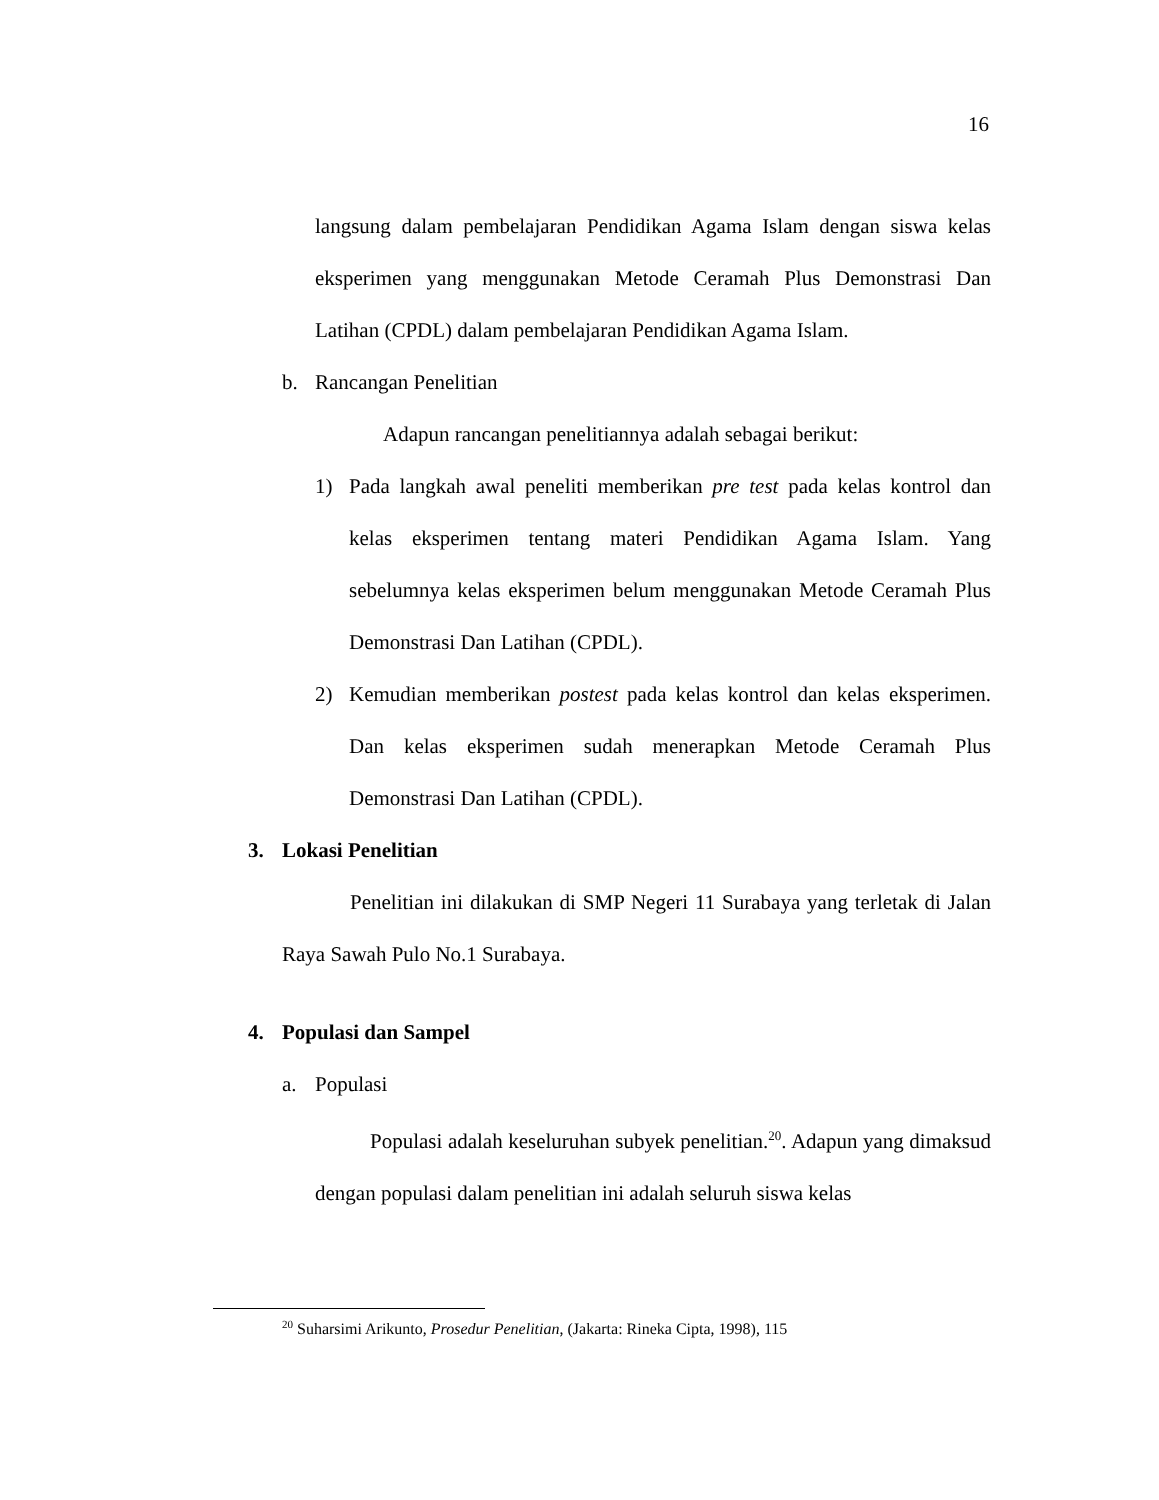16
langsung dalam pembelajaran Pendidikan Agama Islam dengan siswa kelas eksperimen yang menggunakan Metode Ceramah Plus Demonstrasi Dan Latihan (CPDL) dalam pembelajaran Pendidikan Agama Islam.
b. Rancangan Penelitian
Adapun rancangan penelitiannya adalah sebagai berikut:
1)
Pada langkah awal peneliti memberikan pre test pada kelas kontrol dan kelas eksperimen tentang materi Pendidikan Agama Islam. Yang sebelumnya kelas eksperimen belum menggunakan Metode Ceramah Plus Demonstrasi Dan Latihan (CPDL).
2)
Kemudian memberikan postest pada kelas kontrol dan kelas eksperimen. Dan kelas eksperimen sudah menerapkan Metode Ceramah Plus Demonstrasi Dan Latihan (CPDL).
3. Lokasi Penelitian
Penelitian ini dilakukan di SMP Negeri 11 Surabaya yang terletak di Jalan Raya Sawah Pulo No.1 Surabaya.
4. Populasi dan Sampel
a. Populasi
Populasi adalah keseluruhan subyek penelitian.<sup>20</sup>. Adapun yang dimaksud dengan populasi dalam penelitian ini adalah seluruh siswa kelas
<sup>20</sup> Suharsimi Arikunto, Prosedur Penelitian, (Jakarta: Rineka Cipta, 1998), 115